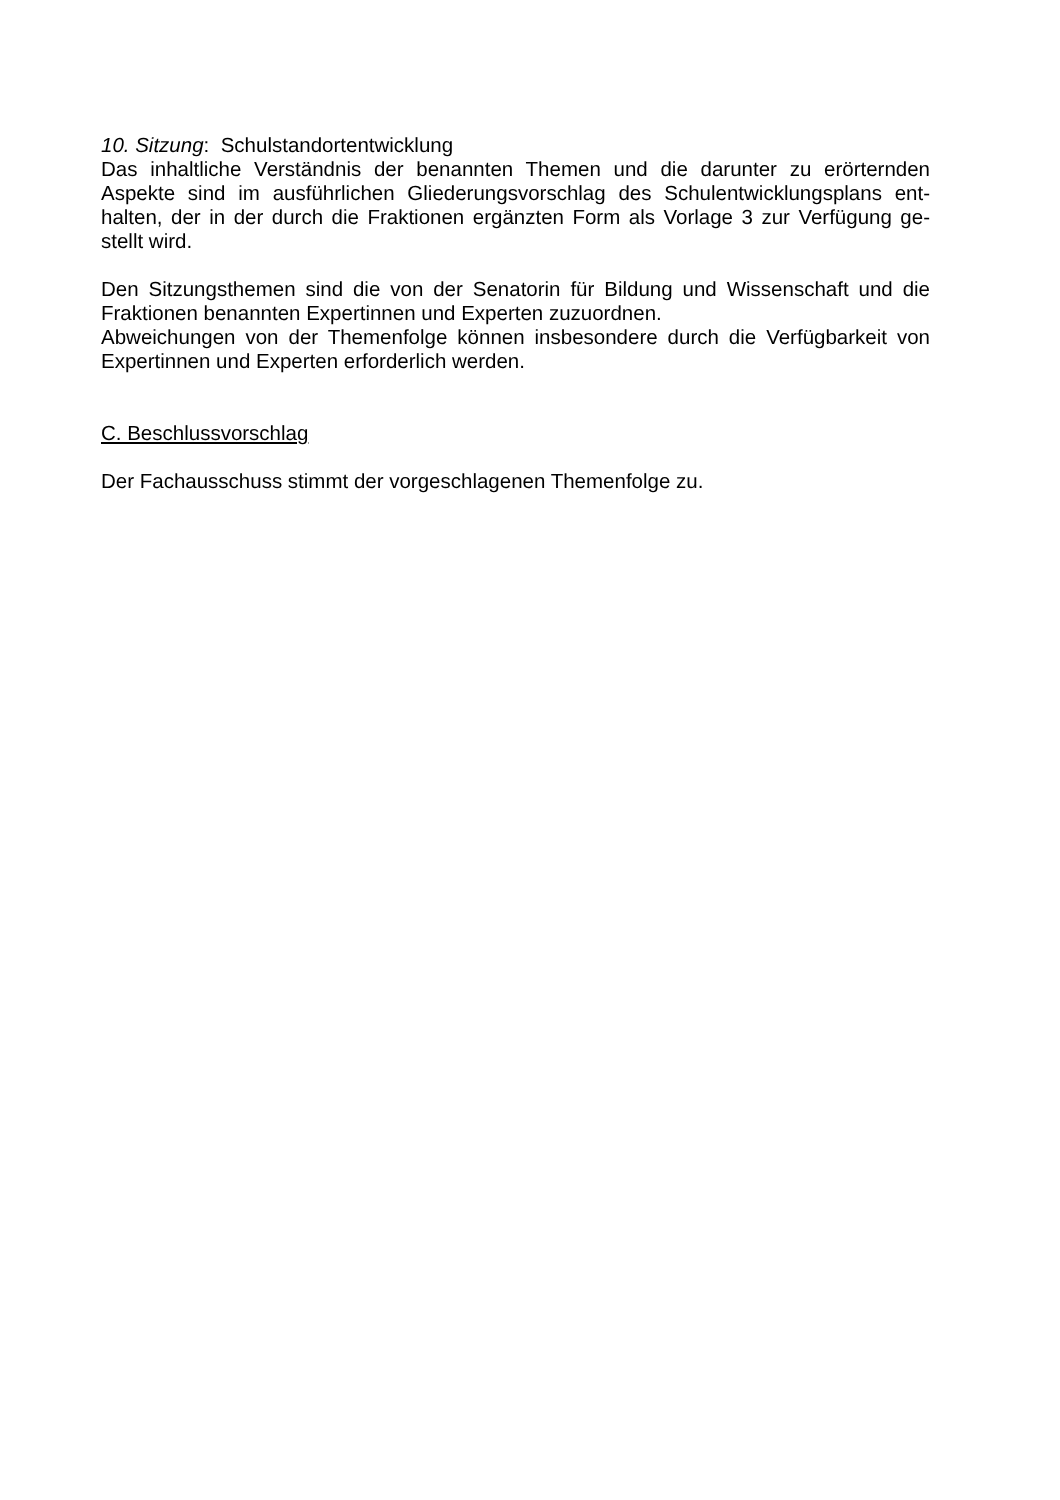10. Sitzung: Schulstandortentwicklung
Das inhaltliche Verständnis der benannten Themen und die darunter zu erörternden Aspekte sind im ausführlichen Gliederungsvorschlag des Schulentwicklungsplans ent-halten, der in der durch die Fraktionen ergänzten Form als Vorlage 3 zur Verfügung ge-stellt wird.
Den Sitzungsthemen sind die von der Senatorin für Bildung und Wissenschaft und die Fraktionen benannten Expertinnen und Experten zuzuordnen.
Abweichungen von der Themenfolge können insbesondere durch die Verfügbarkeit von Expertinnen und Experten erforderlich werden.
C. Beschlussvorschlag
Der Fachausschuss stimmt der vorgeschlagenen Themenfolge zu.